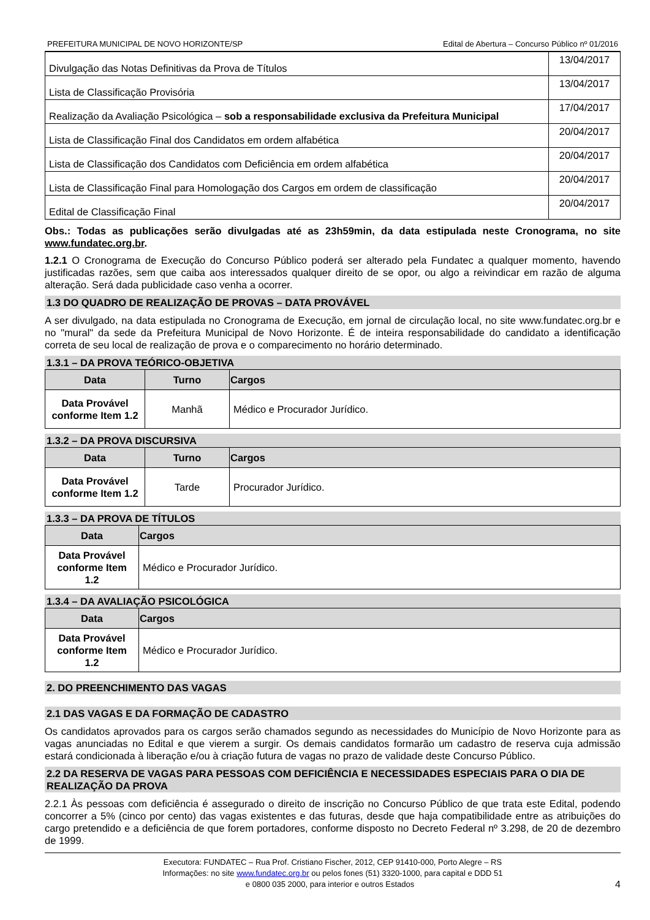PREFEITURA MUNICIPAL DE NOVO HORIZONTE/SP Edital de Abertura – Concurso Público nº 01/2016
| Divulgação das Notas Definitivas da Prova de Títulos | 13/04/2017 |
| Lista de Classificação Provisória | 13/04/2017 |
| Realização da Avaliação Psicológica – sob a responsabilidade exclusiva da Prefeitura Municipal | 17/04/2017 |
| Lista de Classificação Final dos Candidatos em ordem alfabética | 20/04/2017 |
| Lista de Classificação dos Candidatos com Deficiência em ordem alfabética | 20/04/2017 |
| Lista de Classificação Final para Homologação dos Cargos em ordem de classificação | 20/04/2017 |
| Edital de Classificação Final | 20/04/2017 |
Obs.: Todas as publicações serão divulgadas até as 23h59min, da data estipulada neste Cronograma, no site www.fundatec.org.br.
1.2.1 O Cronograma de Execução do Concurso Público poderá ser alterado pela Fundatec a qualquer momento, havendo justificadas razões, sem que caiba aos interessados qualquer direito de se opor, ou algo a reivindicar em razão de alguma alteração. Será dada publicidade caso venha a ocorrer.
1.3 DO QUADRO DE REALIZAÇÃO DE PROVAS – DATA PROVÁVEL
A ser divulgado, na data estipulada no Cronograma de Execução, em jornal de circulação local, no site www.fundatec.org.br e no "mural" da sede da Prefeitura Municipal de Novo Horizonte. É de inteira responsabilidade do candidato a identificação correta de seu local de realização de prova e o comparecimento no horário determinado.
1.3.1 – DA PROVA TEÓRICO-OBJETIVA
| Data | Turno | Cargos |
| --- | --- | --- |
| Data Provável conforme Item 1.2 | Manhã | Médico e Procurador Jurídico. |
1.3.2 – DA PROVA DISCURSIVA
| Data | Turno | Cargos |
| --- | --- | --- |
| Data Provável conforme Item 1.2 | Tarde | Procurador Jurídico. |
1.3.3 – DA PROVA DE TÍTULOS
| Data | Cargos |
| --- | --- |
| Data Provável conforme Item 1.2 | Médico e Procurador Jurídico. |
1.3.4 – DA AVALIAÇÃO PSICOLÓGICA
| Data | Cargos |
| --- | --- |
| Data Provável conforme Item 1.2 | Médico e Procurador Jurídico. |
2. DO PREENCHIMENTO DAS VAGAS
2.1 DAS VAGAS E DA FORMAÇÃO DE CADASTRO
Os candidatos aprovados para os cargos serão chamados segundo as necessidades do Município de Novo Horizonte para as vagas anunciadas no Edital e que vierem a surgir. Os demais candidatos formarão um cadastro de reserva cuja admissão estará condicionada à liberação e/ou à criação futura de vagas no prazo de validade deste Concurso Público.
2.2 DA RESERVA DE VAGAS PARA PESSOAS COM DEFICIÊNCIA E NECESSIDADES ESPECIAIS PARA O DIA DE REALIZAÇÃO DA PROVA
2.2.1 Às pessoas com deficiência é assegurado o direito de inscrição no Concurso Público de que trata este Edital, podendo concorrer a 5% (cinco por cento) das vagas existentes e das futuras, desde que haja compatibilidade entre as atribuições do cargo pretendido e a deficiência de que forem portadores, conforme disposto no Decreto Federal nº 3.298, de 20 de dezembro de 1999.
Executora: FUNDATEC – Rua Prof. Cristiano Fischer, 2012, CEP 91410-000, Porto Alegre – RS
Informações: no site www.fundatec.org.br ou pelos fones (51) 3320-1000, para capital e DDD 51
e 0800 035 2000, para interior e outros Estados 4